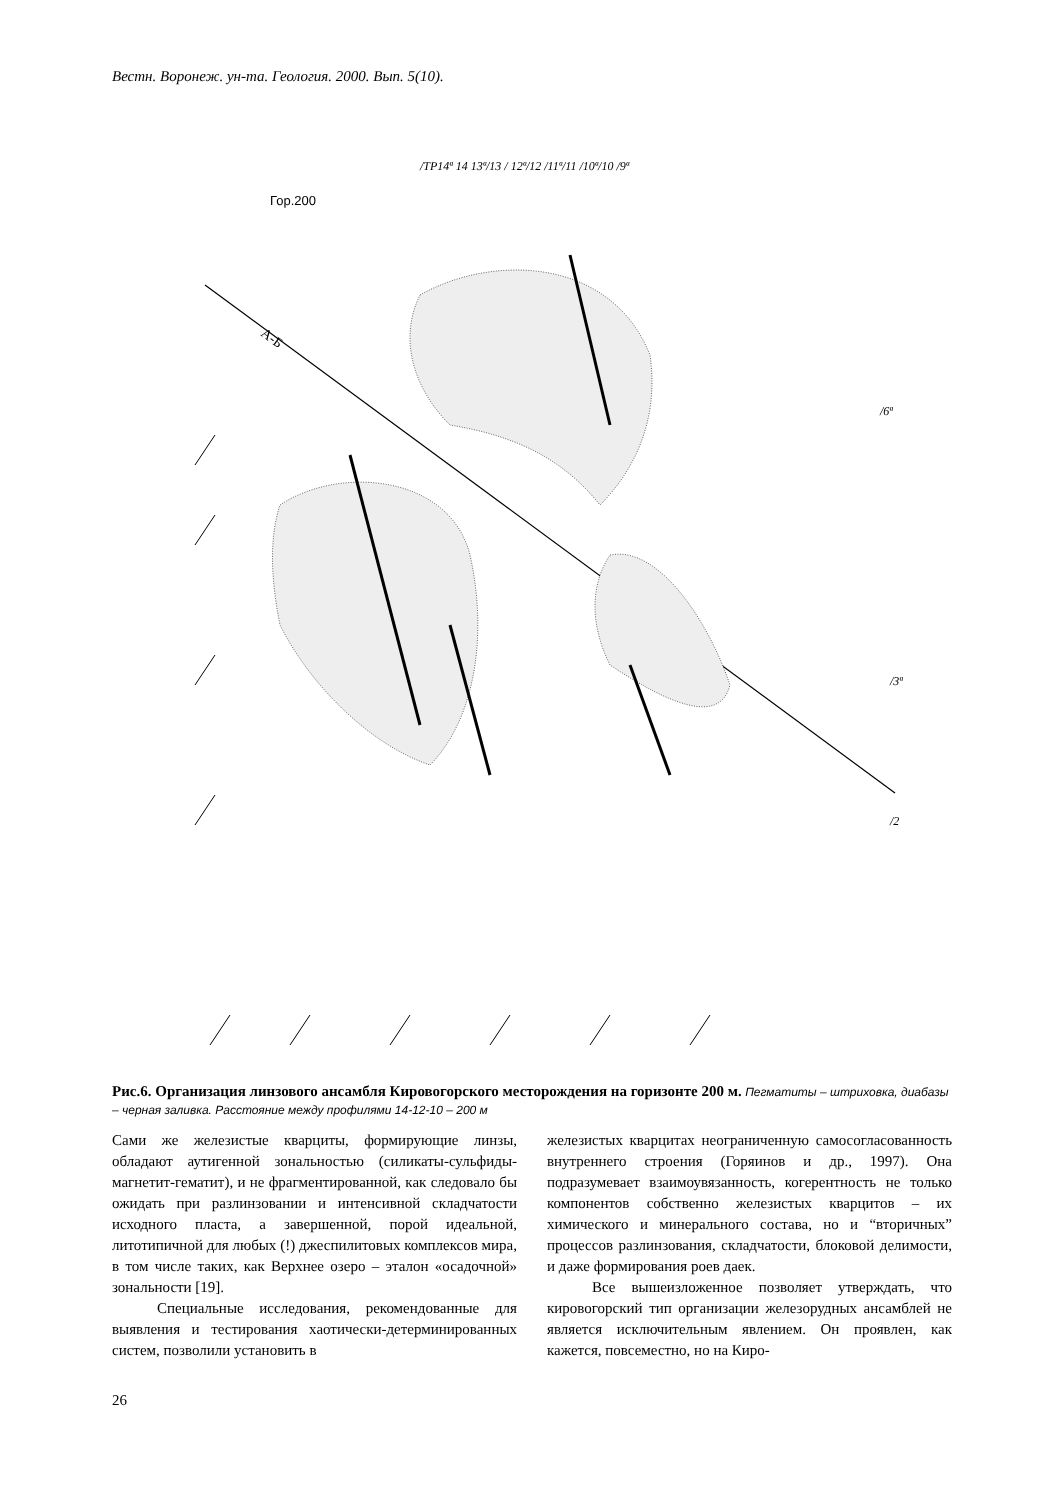Вестн. Воронеж. ун-та. Геология. 2000. Вып. 5(10).
Гор.200
/ТР14ª 14 13ª/13 / 12ª/12 /11ª/11 /10ª/10 /9ª
А-Б
/6ª
/3ª
/2
Рис.6. Организация линзового ансамбля Кировогорского месторождения на горизонте 200 м. Пегматиты – штриховка, диабазы – черная заливка. Расстояние между профилями 14-12-10 – 200 м
Сами же железистые кварциты, формирующие линзы, обладают аутигенной зональностью (силикаты-сульфиды-магнетит-гематит), и не фрагментированной, как следовало бы ожидать при разлинзовании и интенсивной складчатости исходного пласта, а завершенной, порой идеальной, литотипичной для любых (!) джеспилитовых комплексов мира, в том числе таких, как Верхнее озеро – эталон «осадочной» зональности [19].
Специальные исследования, рекомендованные для выявления и тестирования хаотически-детерминированных систем, позволили установить в
железистых кварцитах неограниченную самосогласованность внутреннего строения (Горяинов и др., 1997). Она подразумевает взаимоувязанность, когерентность не только компонентов собственно железистых кварцитов – их химического и минерального состава, но и “вторичных” процессов разлинзования, складчатости, блоковой делимости, и даже формирования роев даек.
Все вышеизложенное позволяет утверждать, что кировогорский тип организации железорудных ансамблей не является исключительным явлением. Он проявлен, как кажется, повсеместно, но на Киро-
26